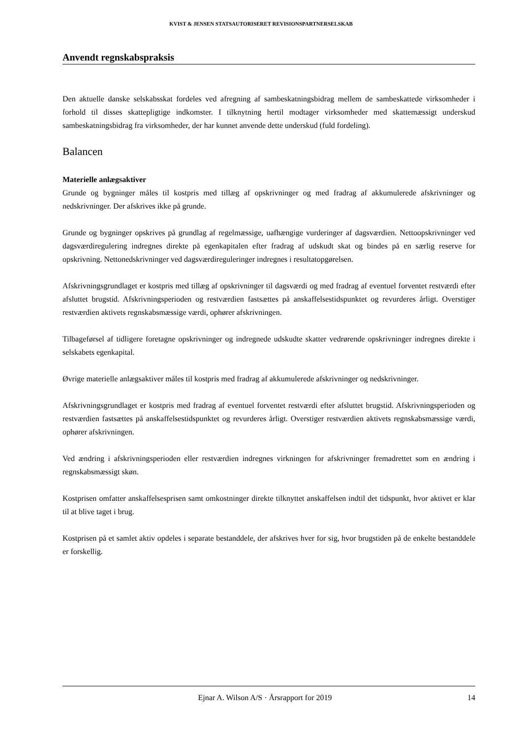KVIST & JENSEN STATSAUTORISERET REVISIONSPARTNERSELSKAB
Anvendt regnskabspraksis
Den aktuelle danske selskabsskat fordeles ved afregning af sambeskatningsbidrag mellem de sambeskattede virksomheder i forhold til disses skattepligtige indkomster. I tilknytning hertil modtager virksomheder med skattemæssigt underskud sambeskatningsbidrag fra virksomheder, der har kunnet anvende dette underskud (fuld fordeling).
Balancen
Materielle anlægsaktiver
Grunde og bygninger måles til kostpris med tillæg af opskrivninger og med fradrag af akkumulerede afskrivninger og nedskrivninger. Der afskrives ikke på grunde.
Grunde og bygninger opskrives på grundlag af regelmæssige, uafhængige vurderinger af dagsværdien. Nettoopskrivninger ved dagsværdiregulering indregnes direkte på egenkapitalen efter fradrag af udskudt skat og bindes på en særlig reserve for opskrivning. Nettonedskrivninger ved dagsværdireguleringer indregnes i resultatopgørelsen.
Afskrivningsgrundlaget er kostpris med tillæg af opskrivninger til dagsværdi og med fradrag af eventuel forventet restværdi efter afsluttet brugstid. Afskrivningsperioden og restværdien fastsættes på anskaffelsestidspunktet og revurderes årligt. Overstiger restværdien aktivets regnskabsmæssige værdi, ophører afskrivningen.
Tilbageførsel af tidligere foretagne opskrivninger og indregnede udskudte skatter vedrørende opskrivninger indregnes direkte i selskabets egenkapital.
Øvrige materielle anlægsaktiver måles til kostpris med fradrag af akkumulerede afskrivninger og nedskrivninger.
Afskrivningsgrundlaget er kostpris med fradrag af eventuel forventet restværdi efter afsluttet brugstid. Afskrivningsperioden og restværdien fastsættes på anskaffelsestidspunktet og revurderes årligt. Overstiger restværdien aktivets regnskabsmæssige værdi, ophører afskrivningen.
Ved ændring i afskrivningsperioden eller restværdien indregnes virkningen for afskrivninger fremadrettet som en ændring i regnskabsmæssigt skøn.
Kostprisen omfatter anskaffelsesprisen samt omkostninger direkte tilknyttet anskaffelsen indtil det tidspunkt, hvor aktivet er klar til at blive taget i brug.
Kostprisen på et samlet aktiv opdeles i separate bestanddele, der afskrives hver for sig, hvor brugstiden på de enkelte bestanddele er forskellig.
Ejnar A. Wilson A/S · Årsrapport for 2019 14